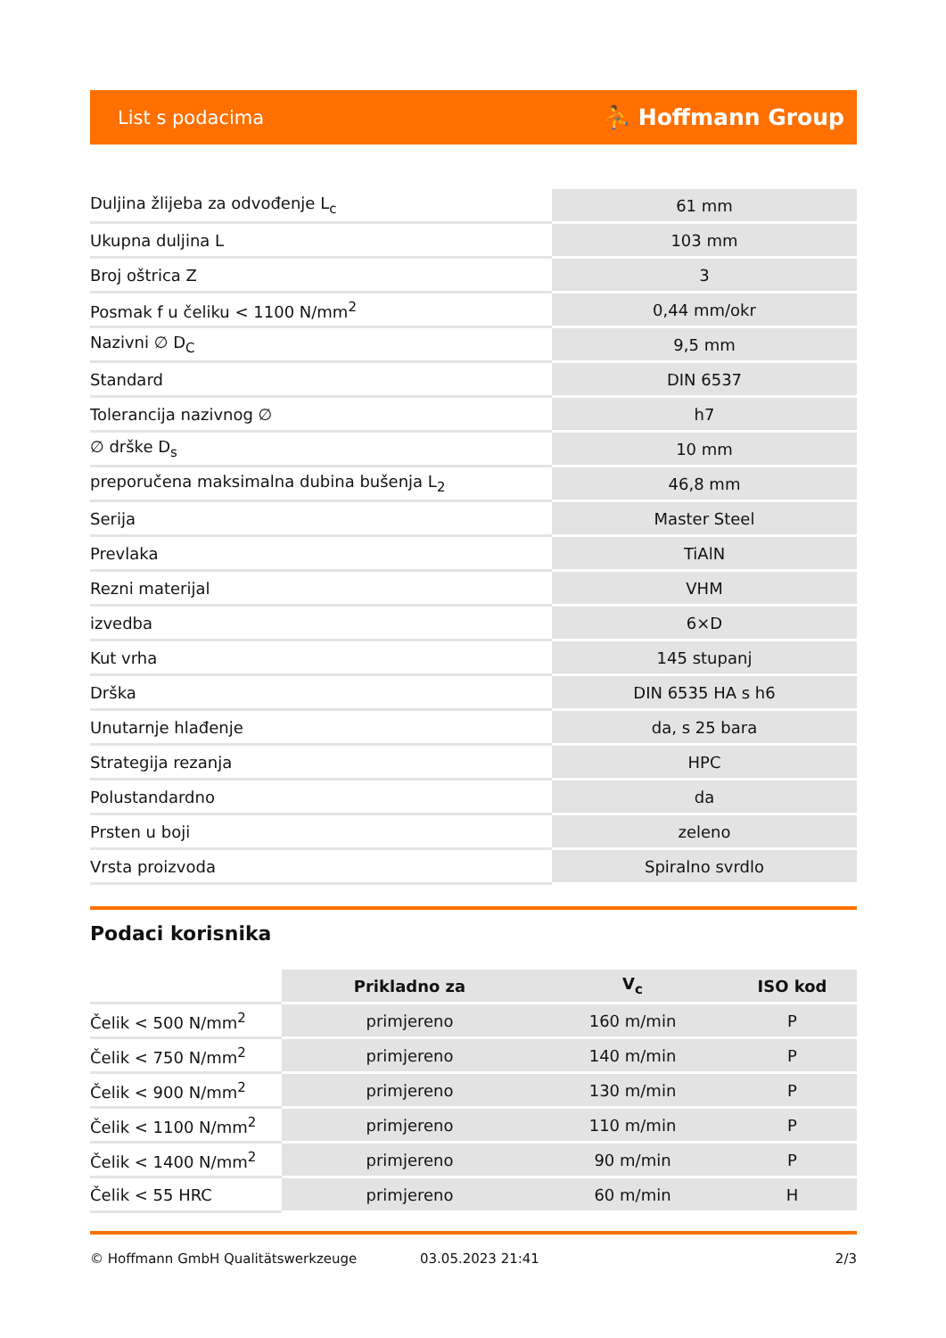List s podacima ⛹ Hoffmann Group
| Duljina žlijeba za odvođenje L<sub>c</sub> | 61 mm |
| Ukupna duljina L | 103 mm |
| Broj oštrica Z | 3 |
| Posmak f u čeliku < 1100 N/mm<sup>2</sup> | 0,44 mm/okr |
| Nazivni ∅ D<sub>C</sub> | 9,5 mm |
| Standard | DIN 6537 |
| Tolerancija nazivnog ∅ | h7 |
| ∅ drške D<sub>s</sub> | 10 mm |
| preporučena maksimalna dubina bušenja L<sub>2</sub> | 46,8 mm |
| Serija | Master Steel |
| Prevlaka | TiAlN |
| Rezni materijal | VHM |
| izvedba | 6×D |
| Kut vrha | 145 stupanj |
| Drška | DIN 6535 HA s h6 |
| Unutarnje hlađenje | da, s 25 bara |
| Strategija rezanja | HPC |
| Polustandardno | da |
| Prsten u boji | zeleno |
| Vrsta proizvoda | Spiralno svrdlo |
Podaci korisnika
| | Prikladno za | V<sub>c</sub> | ISO kod |
| --- | --- | --- | --- |
| Čelik < 500 N/mm<sup>2</sup> | primjereno | 160 m/min | P |
| Čelik < 750 N/mm<sup>2</sup> | primjereno | 140 m/min | P |
| Čelik < 900 N/mm<sup>2</sup> | primjereno | 130 m/min | P |
| Čelik < 1100 N/mm<sup>2</sup> | primjereno | 110 m/min | P |
| Čelik < 1400 N/mm<sup>2</sup> | primjereno | 90 m/min | P |
| Čelik < 55 HRC | primjereno | 60 m/min | H |
© Hoffmann GmbH Qualitätswerkzeuge 03.05.2023 21:41 2/3